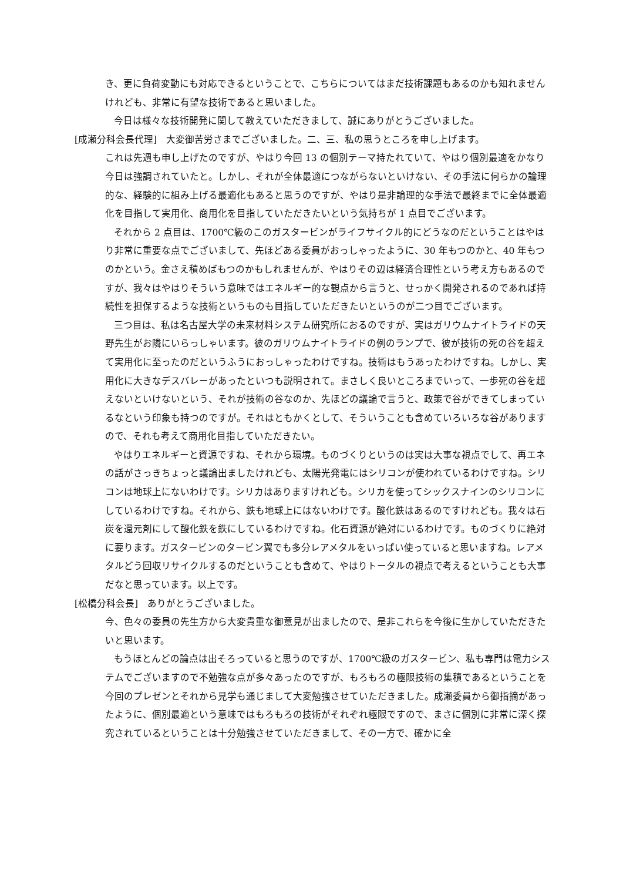き、更に負荷変動にも対応できるということで、こちらについてはまだ技術課題もあるのかも知れませんけれども、非常に有望な技術であると思いました。
今日は様々な技術開発に関して教えていただきまして、誠にありがとうございました。
[成瀬分科会長代理]　大変御苦労さまでございました。二、三、私の思うところを申し上げます。
これは先週も申し上げたのですが、やはり今回 13 の個別テーマ持たれていて、やはり個別最適をかなり今日は強調されていたと。しかし、それが全体最適につながらないといけない、その手法に何らかの論理的な、経験的に組み上げる最適化もあると思うのですが、やはり是非論理的な手法で最終までに全体最適化を目指して実用化、商用化を目指していただきたいという気持ちが 1 点目でございます。
それから 2 点目は、1700℃級のこのガスタービンがライフサイクル的にどうなのだということはやはり非常に重要な点でございまして、先ほどある委員がおっしゃったように、30 年もつのかと、40 年もつのかという。金さえ積めばもつのかもしれませんが、やはりその辺は経済合理性という考え方もあるのですが、我々はやはりそういう意味ではエネルギー的な観点から言うと、せっかく開発されるのであれば持続性を担保するような技術というものも目指していただきたいというのが二つ目でございます。
三つ目は、私は名古屋大学の未来材料システム研究所におるのですが、実はガリウムナイトライドの天野先生がお隣にいらっしゃいます。彼のガリウムナイトライドの例のランプで、彼が技術の死の谷を超えて実用化に至ったのだというふうにおっしゃったわけですね。技術はもうあったわけですね。しかし、実用化に大きなデスバレーがあったといつも説明されて。まさしく良いところまでいって、一歩死の谷を超えないといけないという、それが技術の谷なのか、先ほどの議論で言うと、政策で谷ができてしまっているなという印象も持つのですが。それはともかくとして、そういうことも含めていろいろな谷がありますので、それも考えて商用化目指していただきたい。
やはりエネルギーと資源ですね、それから環境。ものづくりというのは実は大事な視点でして、再エネの話がさっきちょっと議論出ましたけれども、太陽光発電にはシリコンが使われているわけですね。シリコンは地球上にないわけです。シリカはありますけれども。シリカを使ってシックスナインのシリコンにしているわけですね。それから、鉄も地球上にはないわけです。酸化鉄はあるのですけれども。我々は石炭を還元剤にして酸化鉄を鉄にしているわけですね。化石資源が絶対にいるわけです。ものづくりに絶対に要ります。ガスタービンのタービン翼でも多分レアメタルをいっぱい使っていると思いますね。レアメタルどう回収リサイクルするのだということも含めて、やはりトータルの視点で考えるということも大事だなと思っています。以上です。
[松橋分科会長]　ありがとうございました。
今、色々の委員の先生方から大変貴重な御意見が出ましたので、是非これらを今後に生かしていただきたいと思います。
もうほとんどの論点は出そろっていると思うのですが、1700℃級のガスタービン、私も専門は電力システムでございますので不勉強な点が多々あったのですが、もろもろの極限技術の集積であるということを今回のプレゼンとそれから見学も通じまして大変勉強させていただきました。成瀬委員から御指摘があったように、個別最適という意味ではもろもろの技術がそれぞれ極限ですので、まさに個別に非常に深く探究されているということは十分勉強させていただきまして、その一方で、確かに全